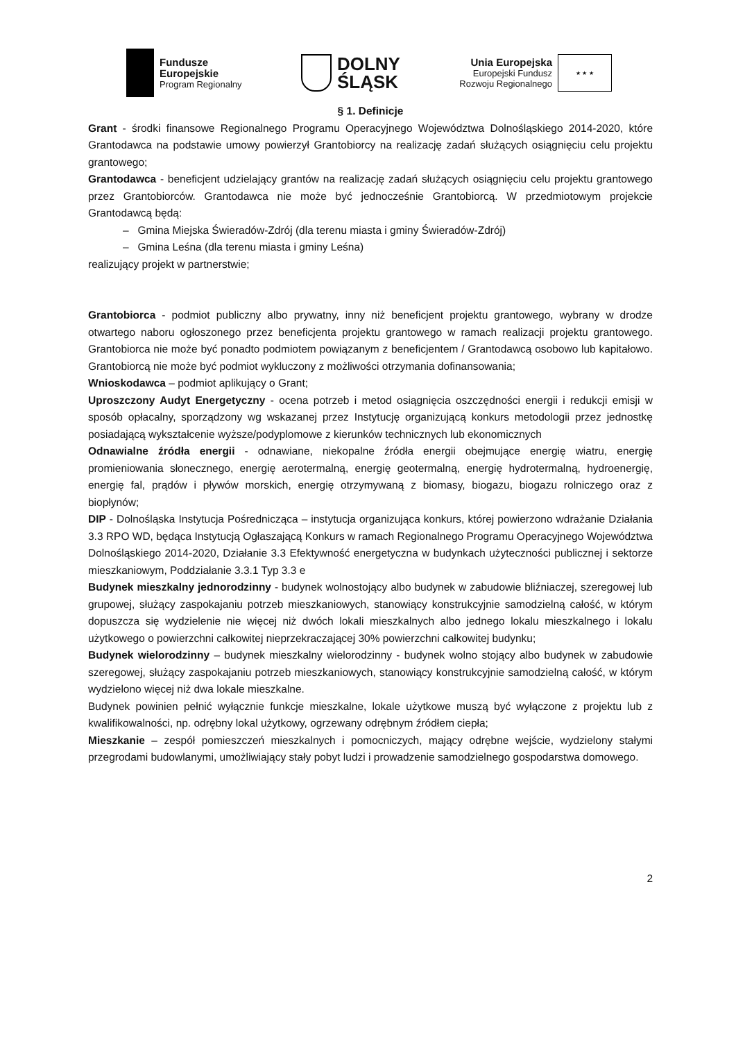Fundusze
Europejskie
Program Regionalny
DOLNY
ŚLĄSK
Unia Europejska
Europejski Fundusz
Rozwoju Regionalnego
★ ★ ★
§ 1. Definicje
Grant - środki finansowe Regionalnego Programu Operacyjnego Województwa Dolnośląskiego 2014-2020, które Grantodawca na podstawie umowy powierzył Grantobiorcy na realizację zadań służących osiągnięciu celu projektu grantowego;
Grantodawca - beneficjent udzielający grantów na realizację zadań służących osiągnięciu celu projektu grantowego przez Grantobiorców. Grantodawca nie może być jednocześnie Grantobiorcą. W przedmiotowym projekcie Grantodawcą będą:
– Gmina Miejska Świeradów-Zdrój (dla terenu miasta i gminy Świeradów-Zdrój)
– Gmina Leśna (dla terenu miasta i gminy Leśna)
realizujący projekt w partnerstwie;
Grantobiorca - podmiot publiczny albo prywatny, inny niż beneficjent projektu grantowego, wybrany w drodze otwartego naboru ogłoszonego przez beneficjenta projektu grantowego w ramach realizacji projektu grantowego. Grantobiorca nie może być ponadto podmiotem powiązanym z beneficjentem / Grantodawcą osobowo lub kapitałowo. Grantobiorcą nie może być podmiot wykluczony z możliwości otrzymania dofinansowania;
Wnioskodawca – podmiot aplikujący o Grant;
Uproszczony Audyt Energetyczny - ocena potrzeb i metod osiągnięcia oszczędności energii i redukcji emisji w sposób opłacalny, sporządzony wg wskazanej przez Instytucję organizującą konkurs metodologii przez jednostkę posiadającą wykształcenie wyższe/podyplomowe z kierunków technicznych lub ekonomicznych
Odnawialne źródła energii - odnawiane, niekopalne źródła energii obejmujące energię wiatru, energię promieniowania słonecznego, energię aerotermalną, energię geotermalną, energię hydrotermalną, hydroenergię, energię fal, prądów i pływów morskich, energię otrzymywaną z biomasy, biogazu, biogazu rolniczego oraz z biopłynów;
DIP - Dolnośląska Instytucja Pośrednicząca – instytucja organizująca konkurs, której powierzono wdrażanie Działania 3.3 RPO WD, będąca Instytucją Ogłaszającą Konkurs w ramach Regionalnego Programu Operacyjnego Województwa Dolnośląskiego 2014-2020, Działanie 3.3 Efektywność energetyczna w budynkach użyteczności publicznej i sektorze mieszkaniowym, Poddziałanie 3.3.1 Typ 3.3 e
Budynek mieszkalny jednorodzinny - budynek wolnostojący albo budynek w zabudowie bliźniaczej, szeregowej lub grupowej, służący zaspokajaniu potrzeb mieszkaniowych, stanowiący konstrukcyjnie samodzielną całość, w którym dopuszcza się wydzielenie nie więcej niż dwóch lokali mieszkalnych albo jednego lokalu mieszkalnego i lokalu użytkowego o powierzchni całkowitej nieprzekraczającej 30% powierzchni całkowitej budynku;
Budynek wielorodzinny – budynek mieszkalny wielorodzinny - budynek wolno stojący albo budynek w zabudowie szeregowej, służący zaspokajaniu potrzeb mieszkaniowych, stanowiący konstrukcyjnie samodzielną całość, w którym wydzielono więcej niż dwa lokale mieszkalne.
Budynek powinien pełnić wyłącznie funkcje mieszkalne, lokale użytkowe muszą być wyłączone z projektu lub z kwalifikowalności, np. odrębny lokal użytkowy, ogrzewany odrębnym źródłem ciepła;
Mieszkanie – zespół pomieszczeń mieszkalnych i pomocniczych, mający odrębne wejście, wydzielony stałymi przegrodami budowlanymi, umożliwiający stały pobyt ludzi i prowadzenie samodzielnego gospodarstwa domowego.
2